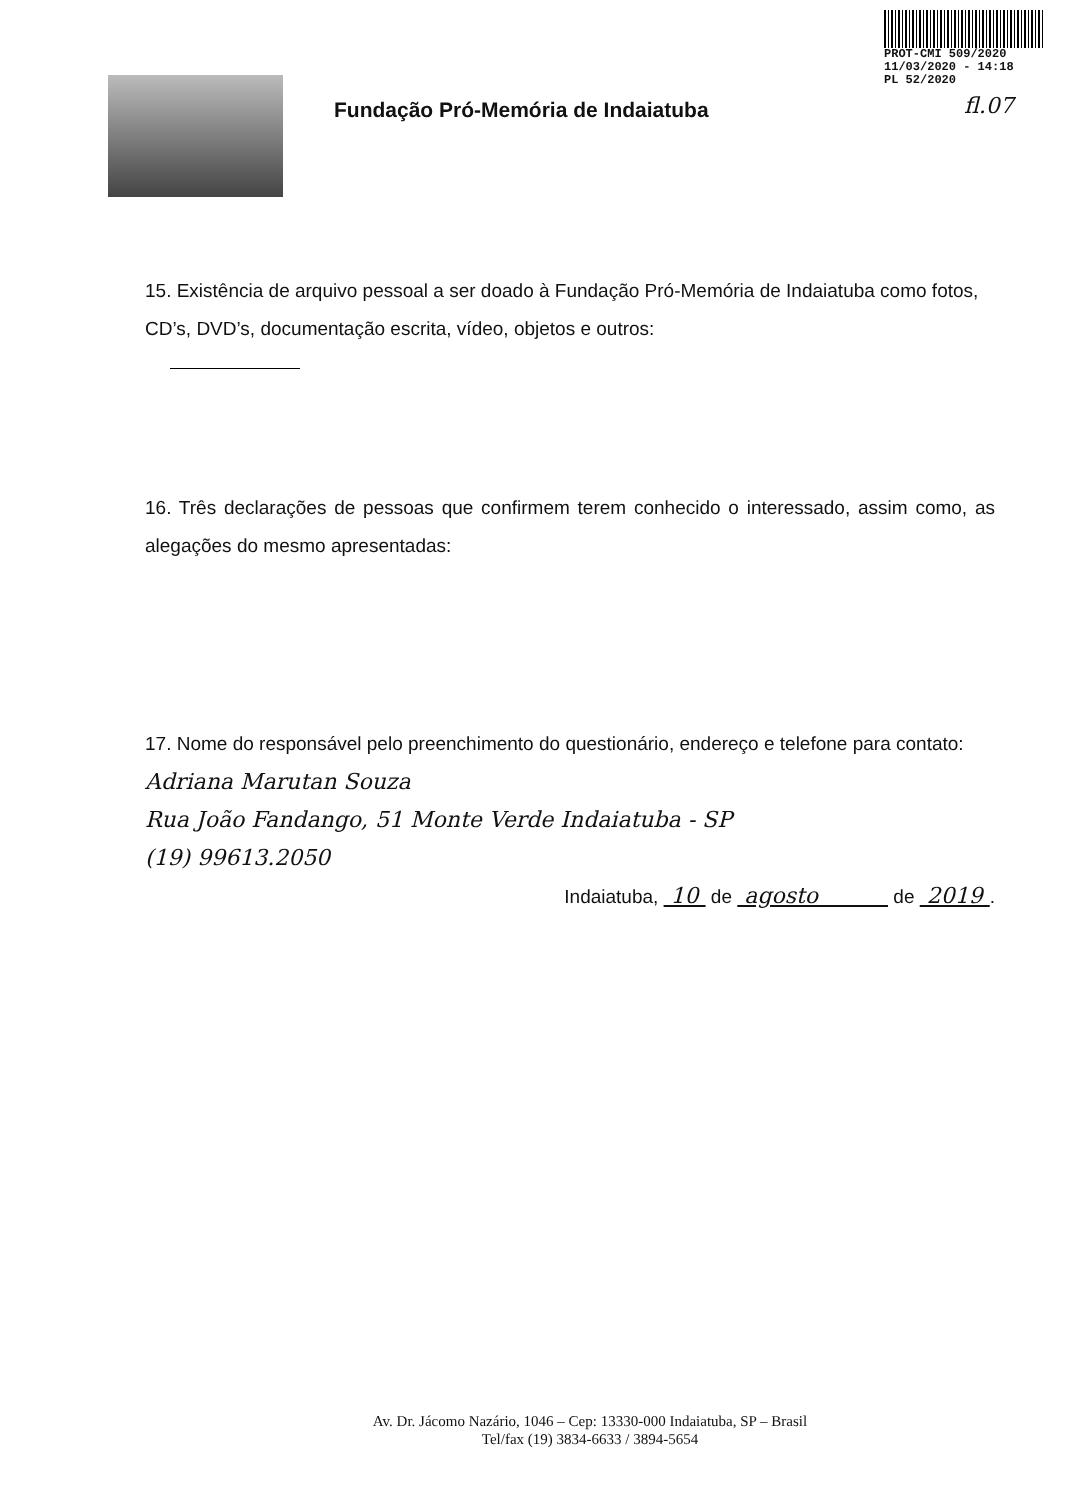PROT-CMI 509/2020
11/03/2020 - 14:18
PL 52/2020
fl.07
Fundação Pró-Memória de Indaiatuba
15. Existência de arquivo pessoal a ser doado à Fundação Pró-Memória de Indaiatuba como fotos, CD’s, DVD’s, documentação escrita, vídeo, objetos e outros:
16. Três declarações de pessoas que confirmem terem conhecido o interessado, assim como, as alegações do mesmo apresentadas:
17. Nome do responsável pelo preenchimento do questionário, endereço e telefone para contato:
Adriana Marutan Souza
Rua João Fandango, 51 Monte Verde Indaiatuba - SP
(19) 99613.2050
Indaiatuba, 10 de agosto de 2019 .
Av. Dr. Jácomo Nazário, 1046 – Cep: 13330-000 Indaiatuba, SP – Brasil
Tel/fax (19) 3834-6633 / 3894-5654